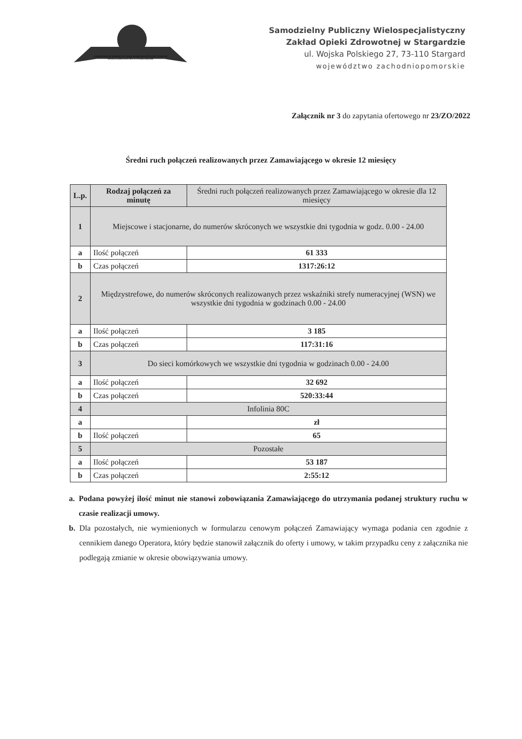SAMODZIELNY PUBLICZNY WIELOSPECJALISTYCZNY ZAKŁAD OPIEKI ZDROWOTNEJ W STARGARDZIE
Samodzielny Publiczny Wielospecjalistyczny
Zakład Opieki Zdrowotnej w Stargardzie
ul. Wojska Polskiego 27, 73-110 Stargard
województwo zachodniopomorskie
Załącznik nr 3 do zapytania ofertowego nr 23/ZO/2022
Średni ruch połączeń realizowanych przez Zamawiającego w okresie 12 miesięcy
| L.p. | Rodzaj połączeń za minutę | Średni ruch połączeń realizowanych przez Zamawiającego w okresie dla 12 miesięcy |
| 1 | Miejscowe i stacjonarne, do numerów skróconych we wszystkie dni tygodnia w godz. 0.00 - 24.00 | |
| a | Ilość połączeń | 61 333 |
| b | Czas połączeń | 1317:26:12 |
| 2 | Międzystrefowe, do numerów skróconych realizowanych przez wskaźniki strefy numeracyjnej (WSN) we wszystkie dni tygodnia w godzinach 0.00 - 24.00 | |
| a | Ilość połączeń | 3 185 |
| b | Czas połączeń | 117:31:16 |
| 3 | Do sieci komórkowych we wszystkie dni tygodnia w godzinach 0.00 - 24.00 | |
| a | Ilość połączeń | 32 692 |
| b | Czas połączeń | 520:33:44 |
| 4 | Infolinia 80C | |
| a | | zł |
| b | Ilość połączeń | 65 |
| 5 | Pozostałe | |
| a | Ilość połączeń | 53 187 |
| b | Czas połączeń | 2:55:12 |
a. Podana powyżej ilość minut nie stanowi zobowiązania Zamawiającego do utrzymania podanej struktury ruchu w czasie realizacji umowy.
b. Dla pozostałych, nie wymienionych w formularzu cenowym połączeń Zamawiający wymaga podania cen zgodnie z cennikiem danego Operatora, który będzie stanowił załącznik do oferty i umowy, w takim przypadku ceny z załącznika nie podlegają zmianie w okresie obowiązywania umowy.